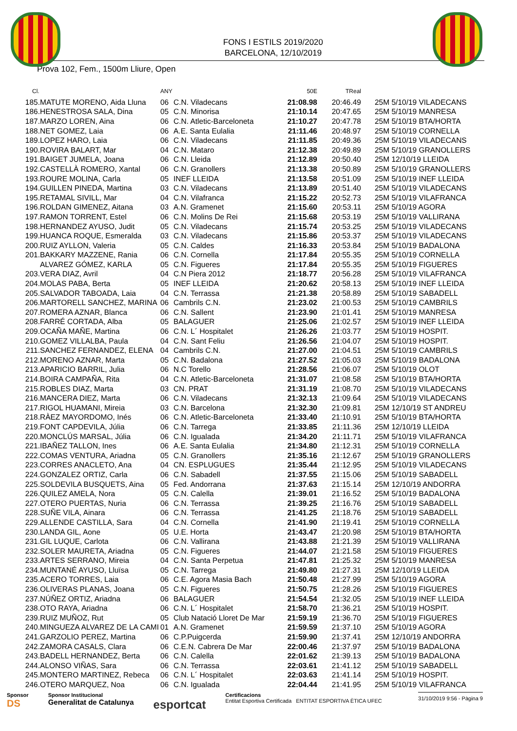FONS I ESTILS 2019/2020
BARCELONA, 12/10/2019
Prova 102, Fem., 1500m Lliure, Open
| Cl. | | ANY | | 50E | TReal | |
| --- | --- | --- | --- | --- | --- | --- |
| 185. | MATUTE MORENO, Aida Lluna | 06 | C.N. Viladecans | 21:08.98 | 20:46.49 | 25M 5/10/19 VILADECANS |
| 186. | HENESTROSA SALA, Dina | 05 | C.N. Minorisa | 21:10.14 | 20:47.65 | 25M 5/10/19 MANRESA |
| 187. | MARZO LOREN, Aina | 06 | C.N. Atletic-Barceloneta | 21:10.27 | 20:47.78 | 25M 5/10/19 BTA/HORTA |
| 188. | NET GOMEZ, Laia | 06 | A.E. Santa Eulalia | 21:11.46 | 20:48.97 | 25M 5/10/19 CORNELLA |
| 189. | LOPEZ HARO, Laia | 06 | C.N. Viladecans | 21:11.85 | 20:49.36 | 25M 5/10/19 VILADECANS |
| 190. | ROVIRA BALART, Mar | 04 | C.N. Mataro | 21:12.38 | 20:49.89 | 25M 5/10/19 GRANOLLERS |
| 191. | BAIGET JUMELA, Joana | 06 | C.N. Lleida | 21:12.89 | 20:50.40 | 25M 12/10/19 LLEIDA |
| 192. | CASTELLÀ ROMERO, Xantal | 06 | C.N. Granollers | 21:13.38 | 20:50.89 | 25M 5/10/19 GRANOLLERS |
| 193. | ROURE MOLINA, Carla | 05 | INEF LLEIDA | 21:13.58 | 20:51.09 | 25M 5/10/19 INEF LLEIDA |
| 194. | GUILLEN PINEDA, Martina | 03 | C.N. Viladecans | 21:13.89 | 20:51.40 | 25M 5/10/19 VILADECANS |
| 195. | RETAMAL SIVILL, Mar | 04 | C.N. Vilafranca | 21:15.22 | 20:52.73 | 25M 5/10/19 VILAFRANCA |
| 196. | ROLDAN GIMENEZ, Aitana | 03 | A.N. Gramenet | 21:15.60 | 20:53.11 | 25M 5/10/19 AGORA |
| 197. | RAMON TORRENT, Estel | 06 | C.N. Molins De Rei | 21:15.68 | 20:53.19 | 25M 5/10/19 VALLIRANA |
| 198. | HERNANDEZ AYUSO, Judit | 05 | C.N. Viladecans | 21:15.74 | 20:53.25 | 25M 5/10/19 VILADECANS |
| 199. | HUANCA ROQUE, Esmeralda | 03 | C.N. Viladecans | 21:15.86 | 20:53.37 | 25M 5/10/19 VILADECANS |
| 200. | RUIZ AYLLON, Valeria | 05 | C.N. Caldes | 21:16.33 | 20:53.84 | 25M 5/10/19 BADALONA |
| 201. | BAKKARY MAZZENE, Rania | 06 | C.N. Cornella | 21:17.84 | 20:55.35 | 25M 5/10/19 CORNELLA |
| | ALVAREZ GÓMEZ, KARLA | 05 | C.N. Figueres | 21:17.84 | 20:55.35 | 25M 5/10/19 FIGUERES |
| 203. | VERA DIAZ, Avril | 04 | C.N Piera 2012 | 21:18.77 | 20:56.28 | 25M 5/10/19 VILAFRANCA |
| 204. | MOLAS PABA, Berta | 05 | INEF LLEIDA | 21:20.62 | 20:58.13 | 25M 5/10/19 INEF LLEIDA |
| 205. | SALVADOR TABOADA, Laia | 04 | C.N. Terrassa | 21:21.38 | 20:58.89 | 25M 5/10/19 SABADELL |
| 206. | MARTORELL SANCHEZ, MARINA | 06 | Cambrils C.N. | 21:23.02 | 21:00.53 | 25M 5/10/19 CAMBRILS |
| 207. | ROMERA AZNAR, Blanca | 06 | C.N. Sallent | 21:23.90 | 21:01.41 | 25M 5/10/19 MANRESA |
| 208. | FARRÉ CORTADA, Alba | 05 | BALAGUER | 21:25.06 | 21:02.57 | 25M 5/10/19 INEF LLEIDA |
| 209. | OCAÑA MAÑE, Martina | 06 | C.N. L´ Hospitalet | 21:26.26 | 21:03.77 | 25M 5/10/19 HOSPIT. |
| 210. | GOMEZ VILLALBA, Paula | 04 | C.N. Sant Feliu | 21:26.56 | 21:04.07 | 25M 5/10/19 HOSPIT. |
| 211. | SANCHEZ FERNANDEZ, ELENA | 04 | Cambrils C.N. | 21:27.00 | 21:04.51 | 25M 5/10/19 CAMBRILS |
| 212. | MORENO AZNAR, Marta | 05 | C.N. Badalona | 21:27.52 | 21:05.03 | 25M 5/10/19 BADALONA |
| 213. | APARICIO BARRIL, Julia | 06 | N.C Torello | 21:28.56 | 21:06.07 | 25M 5/10/19 OLOT |
| 214. | BOIRA CAMPAÑA, Rita | 04 | C.N. Atletic-Barceloneta | 21:31.07 | 21:08.58 | 25M 5/10/19 BTA/HORTA |
| 215. | ROBLES DIAZ, Marta | 03 | CN. PRAT | 21:31.19 | 21:08.70 | 25M 5/10/19 VILADECANS |
| 216. | MANCERA DIEZ, Marta | 06 | C.N. Viladecans | 21:32.13 | 21:09.64 | 25M 5/10/19 VILADECANS |
| 217. | RIGOL HUAMANI, Mireia | 03 | C.N. Barcelona | 21:32.30 | 21:09.81 | 25M 12/10/19 ST ANDREU |
| 218. | RÀEZ MAYORDOMO, Inés | 06 | C.N. Atletic-Barceloneta | 21:33.40 | 21:10.91 | 25M 5/10/19 BTA/HORTA |
| 219. | FONT CAPDEVILA, Júlia | 06 | C.N. Tarrega | 21:33.85 | 21:11.36 | 25M 12/10/19 LLEIDA |
| 220. | MONCLÚS MARSAL, Júlia | 06 | C.N. Igualada | 21:34.20 | 21:11.71 | 25M 5/10/19 VILAFRANCA |
| 221. | IBAÑEZ TALLON, Ines | 06 | A.E. Santa Eulalia | 21:34.80 | 21:12.31 | 25M 5/10/19 CORNELLA |
| 222. | COMAS VENTURA, Ariadna | 05 | C.N. Granollers | 21:35.16 | 21:12.67 | 25M 5/10/19 GRANOLLERS |
| 223. | CORRES ANACLETO, Ana | 04 | CN. ESPLUGUES | 21:35.44 | 21:12.95 | 25M 5/10/19 VILADECANS |
| 224. | GONZALEZ ORTIZ, Carla | 06 | C.N. Sabadell | 21:37.55 | 21:15.06 | 25M 5/10/19 SABADELL |
| 225. | SOLDEVILA BUSQUETS, Aina | 05 | Fed. Andorrana | 21:37.63 | 21:15.14 | 25M 12/10/19 ANDORRA |
| 226. | QUILEZ AMELA, Nora | 05 | C.N. Calella | 21:39.01 | 21:16.52 | 25M 5/10/19 BADALONA |
| 227. | OTERO PUERTAS, Nuria | 06 | C.N. Terrassa | 21:39.25 | 21:16.76 | 25M 5/10/19 SABADELL |
| 228. | SUÑE VILA, Ainara | 06 | C.N. Terrassa | 21:41.25 | 21:18.76 | 25M 5/10/19 SABADELL |
| 229. | ALLENDE CASTILLA, Sara | 04 | C.N. Cornella | 21:41.90 | 21:19.41 | 25M 5/10/19 CORNELLA |
| 230. | LANDA GIL, Aone | 05 | U.E. Horta | 21:43.47 | 21:20.98 | 25M 5/10/19 BTA/HORTA |
| 231. | GIL LUQUE, Carlota | 06 | C.N. Vallirana | 21:43.88 | 21:21.39 | 25M 5/10/19 VALLIRANA |
| 232. | SOLER MAURETA, Ariadna | 05 | C.N. Figueres | 21:44.07 | 21:21.58 | 25M 5/10/19 FIGUERES |
| 233. | ARTES SERRANO, Mireia | 04 | C.N. Santa Perpetua | 21:47.81 | 21:25.32 | 25M 5/10/19 MANRESA |
| 234. | MUNTANÉ AYUSO, Lluïsa | 05 | C.N. Tarrega | 21:49.80 | 21:27.31 | 25M 12/10/19 LLEIDA |
| 235. | ACERO TORRES, Laia | 06 | C.E. Agora Masia Bach | 21:50.48 | 21:27.99 | 25M 5/10/19 AGORA |
| 236. | OLIVERAS PLANAS, Joana | 05 | C.N. Figueres | 21:50.75 | 21:28.26 | 25M 5/10/19 FIGUERES |
| 237. | NÚÑEZ ORTIZ, Ariadna | 06 | BALAGUER | 21:54.54 | 21:32.05 | 25M 5/10/19 INEF LLEIDA |
| 238. | OTO RAYA, Ariadna | 06 | C.N. L´ Hospitalet | 21:58.70 | 21:36.21 | 25M 5/10/19 HOSPIT. |
| 239. | RUIZ MUÑOZ, Rut | 05 | Club Natació Lloret De Mar | 21:59.19 | 21:36.70 | 25M 5/10/19 FIGUERES |
| 240. | MINGUEZA ALVAREZ DE LA CAMI | 01 | A.N. Gramenet | 21:59.59 | 21:37.10 | 25M 5/10/19 AGORA |
| 241. | GARZOLIO PEREZ, Martina | 06 | C.P.Puigcerda | 21:59.90 | 21:37.41 | 25M 12/10/19 ANDORRA |
| 242. | ZAMORA CASALS, Clara | 06 | C.E.N. Cabrera De Mar | 22:00.46 | 21:37.97 | 25M 5/10/19 BADALONA |
| 243. | BADELL HERNANDEZ, Berta | 06 | C.N. Calella | 22:01.62 | 21:39.13 | 25M 5/10/19 BADALONA |
| 244. | ALONSO VIÑAS, Sara | 06 | C.N. Terrassa | 22:03.61 | 21:41.12 | 25M 5/10/19 SABADELL |
| 245. | MONTERO MARTINEZ, Rebeca | 06 | C.N. L´ Hospitalet | 22:03.63 | 21:41.14 | 25M 5/10/19 HOSPIT. |
| 246. | OTERO MARQUEZ, Noa | 06 | C.N. Igualada | 22:04.44 | 21:41.95 | 25M 5/10/19 VILAFRANCA |
Sponsor
DS
Sponsor Institucional
Generalitat de Catalunya
esportcat
Certificacions
Entitat Esportiva Certificada ENTITAT ESPORTIVA ÈTICA UFEC
31/10/2019 9:56 - Pàgina 9